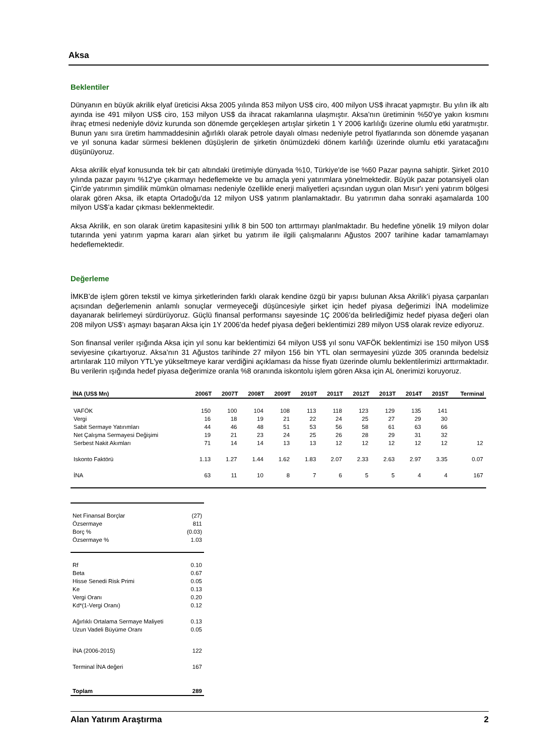Aksa
Beklentiler
Dünyanın en büyük akrilik elyaf üreticisi Aksa 2005 yılında 853 milyon US$ ciro, 400 milyon US$ ihracat yapmıştır. Bu yılın ilk altı ayında ise 491 milyon US$ ciro, 153 milyon US$ da ihracat rakamlarına ulaşmıştır. Aksa’nın üretiminin %50’ye yakın kısmını ihraç etmesi nedeniyle döviz kurunda son dönemde gerçekleşen artışlar şirketin 1 Y 2006 karlılığı üzerine olumlu etki yaratmıştır. Bunun yanı sıra üretim hammaddesinin ağırlıklı olarak petrole dayalı olması nedeniyle petrol fiyatlarında son dönemde yaşanan ve yıl sonuna kadar sürmesi beklenen düşüşlerin de şirketin önümüzdeki dönem karlılığı üzerinde olumlu etki yaratacağını düşünüyoruz.
Aksa akrilik elyaf konusunda tek bir çatı altındaki üretimiyle dünyada %10, Türkiye'de ise %60 Pazar payına sahiptir. Şirket 2010 yılında pazar payını %12'ye çıkarmayı hedeflemekte ve bu amaçla yeni yatırımlara yönelmektedir. Büyük pazar potansiyeli olan Çin'de yatırımın şimdilik mümkün olmaması nedeniyle özellikle enerji maliyetleri açısından uygun olan Mısır'ı yeni yatırım bölgesi olarak gören Aksa, ilk etapta Ortadoğu'da 12 milyon US$ yatırım planlamaktadır. Bu yatırımın daha sonraki aşamalarda 100 milyon US$’a kadar çıkması beklenmektedir.
Aksa Akrilik, en son olarak üretim kapasitesini yıllık 8 bin 500 ton arttırmayı planlmaktadır. Bu hedefine yönelik 19 milyon dolar tutarında yeni yatırım yapma kararı alan şirket bu yatırım ile ilgili çalışmalarını Ağustos 2007 tarihine kadar tamamlamayı hedeflemektedir.
Değerleme
İMKB’de işlem gören tekstil ve kimya şirketlerinden farklı olarak kendine özgü bir yapısı bulunan Aksa Akrilik’i piyasa çarpanları açısından değerlemenin anlamlı sonuçlar vermeyeceği düşüncesiyle şirket için hedef piyasa değerimizi İNA modelimize dayanarak belirlemeyi sürdürüyoruz. Güçlü finansal performansı sayesinde 1Ç 2006’da belirlediğimiz hedef piyasa değeri olan 208 milyon US$’ı aşmayı başaran Aksa için 1Y 2006’da hedef piyasa değeri beklentimizi 289 milyon US$ olarak revize ediyoruz.
Son finansal veriler ışığında Aksa için yıl sonu kar beklentimizi 64 milyon US$ yıl sonu VAFÖK beklentimizi ise 150 milyon US$ seviyesine çıkartıyoruz. Aksa’nın 31 Ağustos tarihinde 27 milyon 156 bin YTL olan sermayesini yüzde 305 oranında bedelsiz artırılarak 110 milyon YTL'ye yükseltmeye karar verdiğini açıklaması da hisse fiyatı üzerinde olumlu beklentilerimizi arttırmaktadır. Bu verilerin ışığında hedef piyasa değerimize oranla %8 oranında iskontolu işlem gören Aksa için AL önerimizi koruyoruz.
| İNA (US$ Mn) | 2006T | 2007T | 2008T | 2009T | 2010T | 2011T | 2012T | 2013T | 2014T | 2015T | Terminal |
| --- | --- | --- | --- | --- | --- | --- | --- | --- | --- | --- | --- |
| VAFÖK | 150 | 100 | 104 | 108 | 113 | 118 | 123 | 129 | 135 | 141 | |
| Vergi | 16 | 18 | 19 | 21 | 22 | 24 | 25 | 27 | 29 | 30 | |
| Sabit Sermaye Yatırımları | 44 | 46 | 48 | 51 | 53 | 56 | 58 | 61 | 63 | 66 | |
| Net Çalışma Sermayesi Değişimi | 19 | 21 | 23 | 24 | 25 | 26 | 28 | 29 | 31 | 32 | |
| Serbest Nakit Akımları | 71 | 14 | 14 | 13 | 13 | 12 | 12 | 12 | 12 | 12 | 12 |
| Iskonto Faktörü | 1.13 | 1.27 | 1.44 | 1.62 | 1.83 | 2.07 | 2.33 | 2.63 | 2.97 | 3.35 | 0.07 |
| İNA | 63 | 11 | 10 | 8 | 7 | 6 | 5 | 5 | 4 | 4 | 167 |
| Net Finansal Borçlar | (27) |
| Özsermaye | 811 |
| Borç % | (0.03) |
| Özsermaye % | 1.03 |
| Rf | 0.10 |
| Beta | 0.67 |
| Hisse Senedi Risk Primi | 0.05 |
| Ke | 0.13 |
| Vergi Oranı | 0.20 |
| Kd*(1-Vergi Oranı) | 0.12 |
| Ağırlıklı Ortalama Sermaye Maliyeti | 0.13 |
| Uzun Vadeli Büyüme Oranı | 0.05 |
| İNA (2006-2015) | 122 |
| Terminal İNA değeri | 167 |
| Toplam | 289 |
Alan Yatırım Araştırma 2